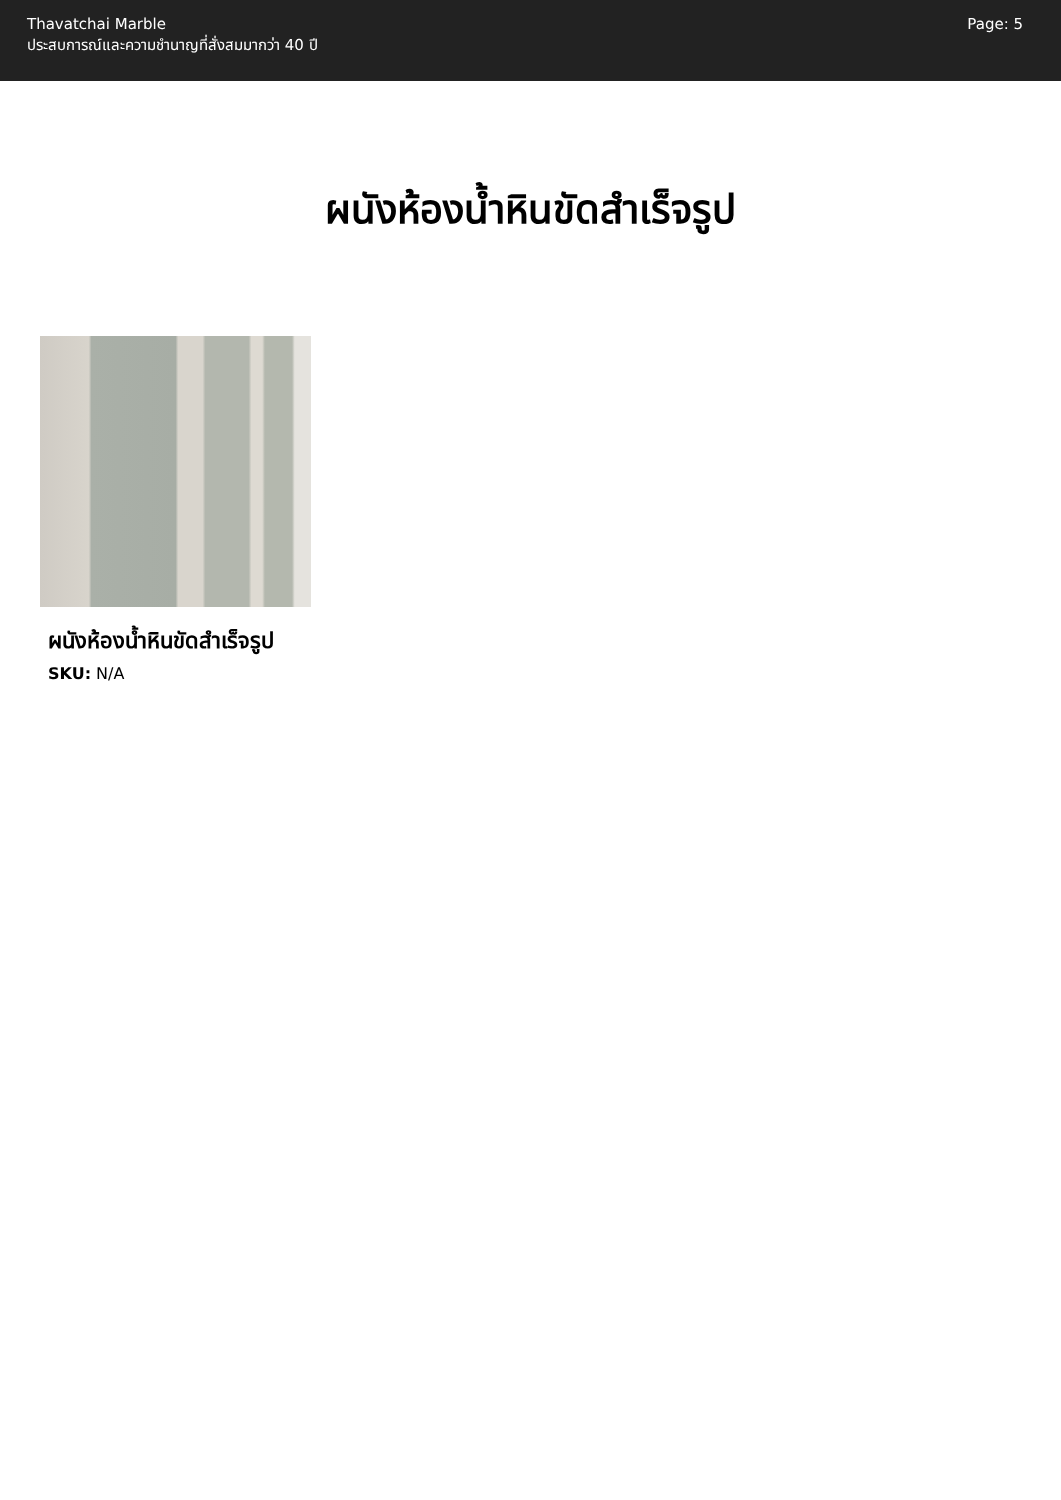Thavatchai Marble
ประสบการณ์และความชำนาญที่สั่งสมมากว่า 40 ปี
Page: 5
ผนังห้องน้ำหินขัดสำเร็จรูป
ผนังห้องน้ำหินขัดสำเร็จรูป
SKU: N/A